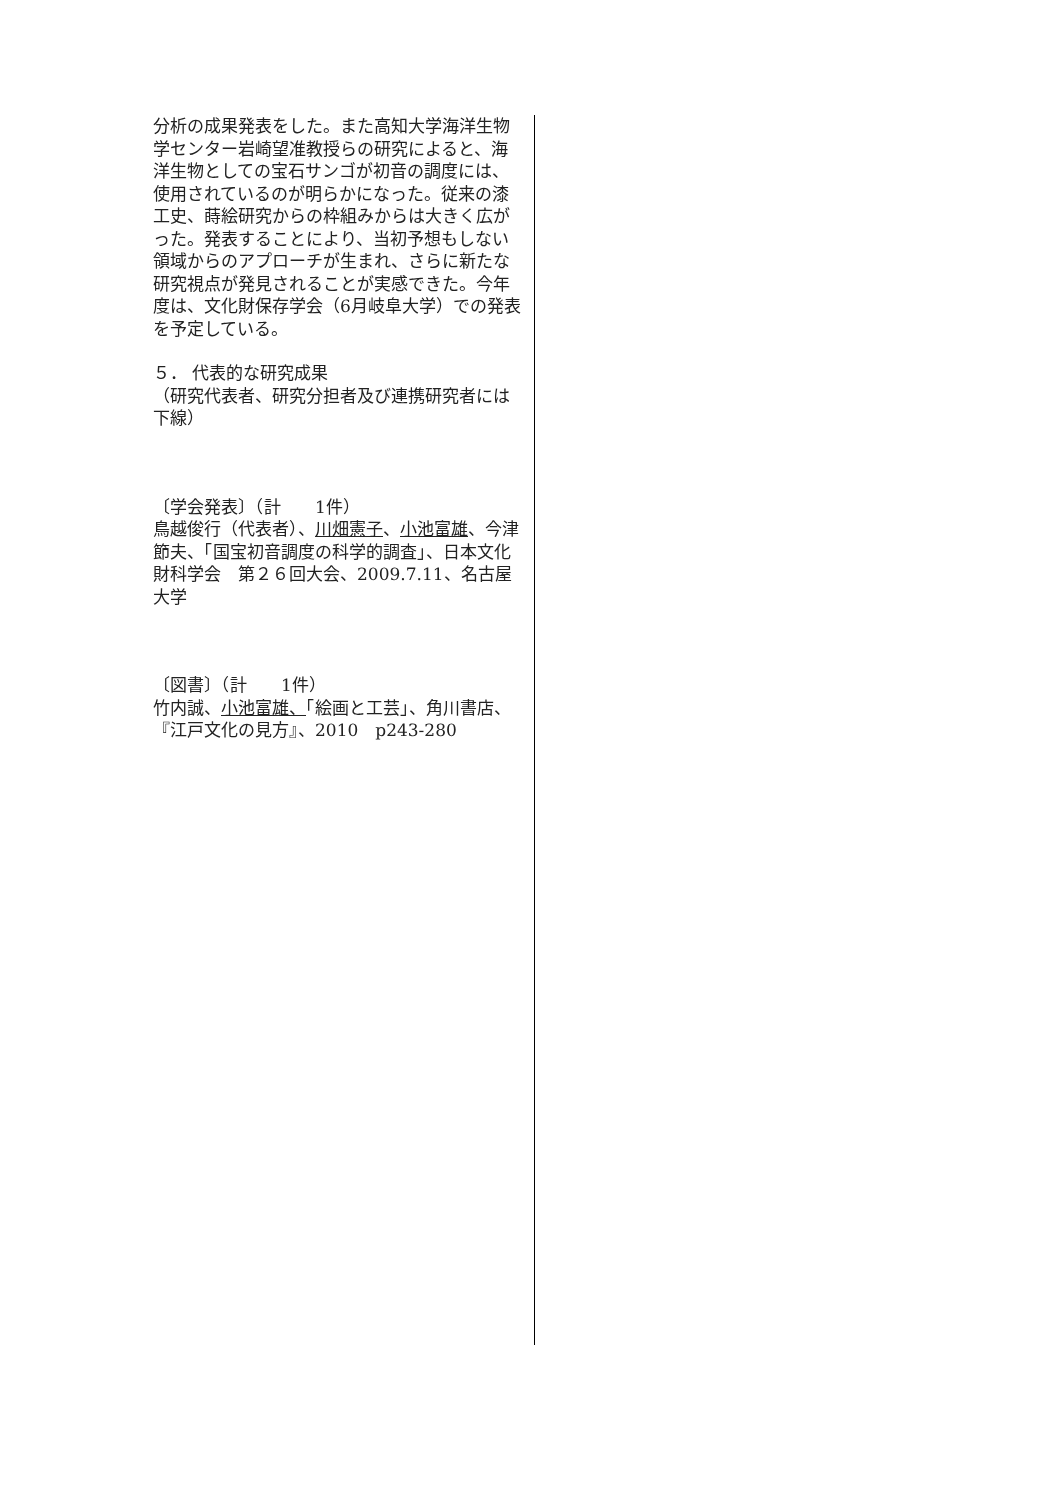分析の成果発表をした。また高知大学海洋生物学センター岩崎望准教授らの研究によると、海洋生物としての宝石サンゴが初音の調度には、使用されているのが明らかになった。従来の漆工史、蒔絵研究からの枠組みからは大きく広がった。発表することにより、当初予想もしない領域からのアプローチが生まれ、さらに新たな研究視点が発見されることが実感できた。今年度は、文化財保存学会（6月岐阜大学）での発表を予定している。
５． 代表的な研究成果
（研究代表者、研究分担者及び連携研究者には下線）
〔学会発表〕（計　　1件）
鳥越俊行（代表者）、川畑憲子、小池富雄、今津節夫、「国宝初音調度の科学的調査」、日本文化財科学会　第２６回大会、2009.7.11、名古屋大学
〔図書〕（計　　1件）
竹内誠、小池富雄、「絵画と工芸」、角川書店、『江戸文化の見方』、2010　p243-280